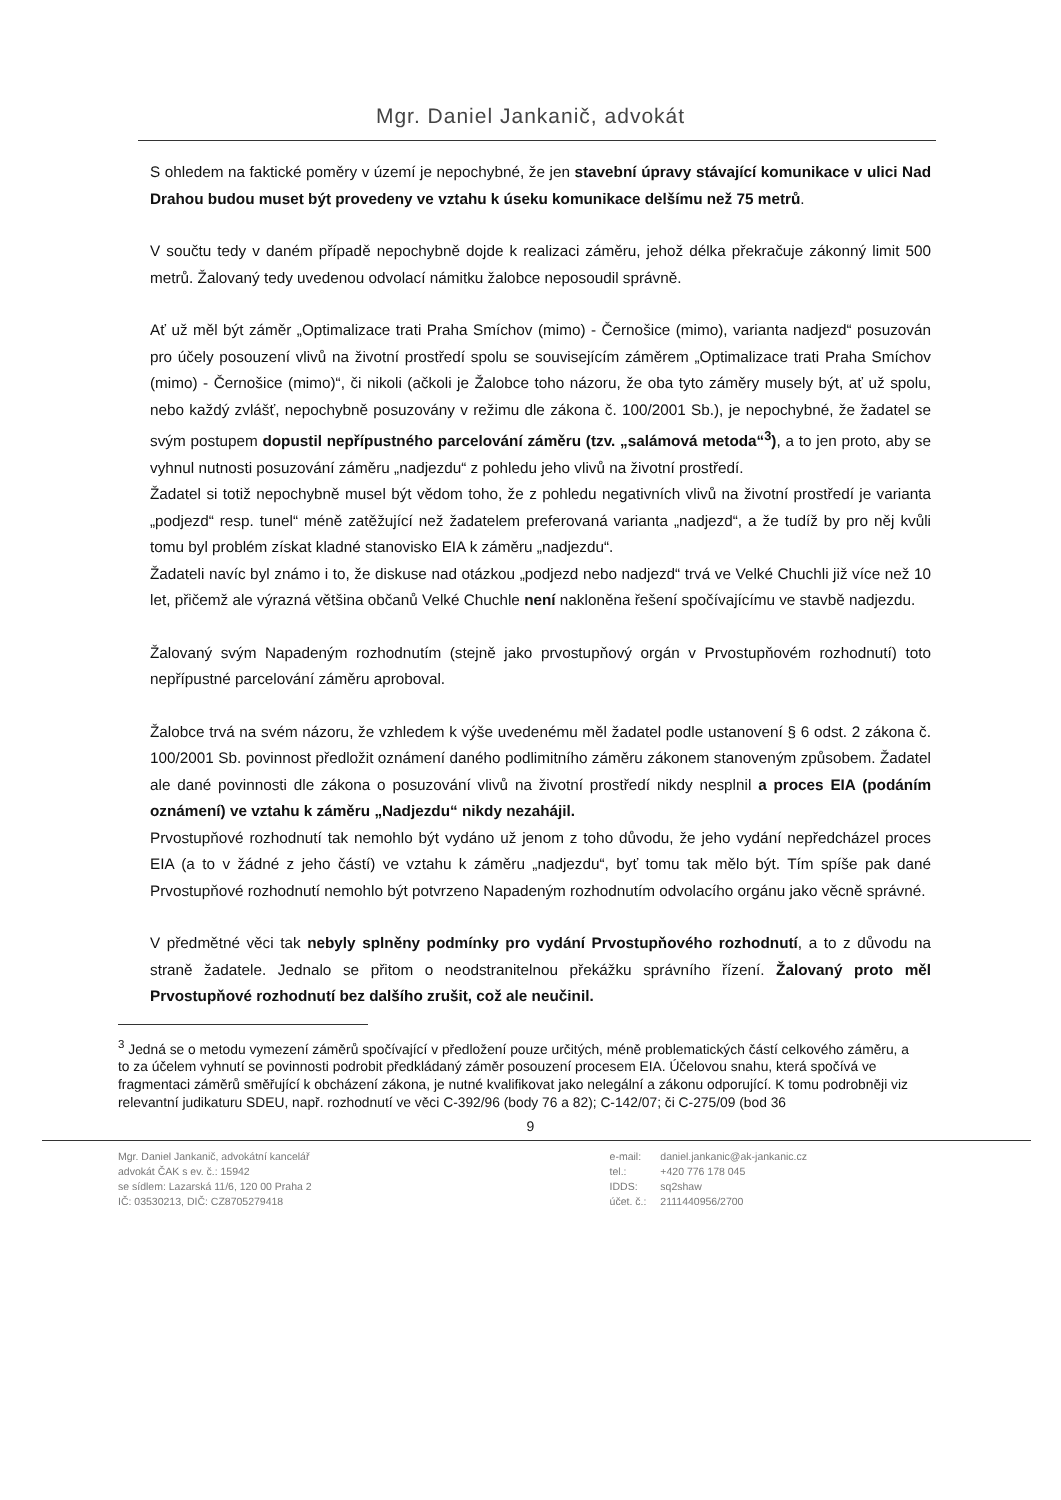Mgr. Daniel Jankanič, advokát
S ohledem na faktické poměry v území je nepochybné, že jen stavební úpravy stávající komunikace v ulici Nad Drahou budou muset být provedeny ve vztahu k úseku komunikace delšímu než 75 metrů.
V součtu tedy v daném případě nepochybně dojde k realizaci záměru, jehož délka překračuje zákonný limit 500 metrů. Žalovaný tedy uvedenou odvolací námitku žalobce neposoudil správně.
Ať už měl být záměr „Optimalizace trati Praha Smíchov (mimo) - Černošice (mimo), varianta nadjezd“ posuzován pro účely posouzení vlivů na životní prostředí spolu se souvisejícím záměrem „Optimalizace trati Praha Smíchov (mimo) - Černošice (mimo)“, či nikoli (ačkoli je Žalobce toho názoru, že oba tyto záměry musely být, ať už spolu, nebo každý zvlášť, nepochybně posuzovány v režimu dle zákona č. 100/2001 Sb.), je nepochybné, že žadatel se svým postupem dopustil nepřípustného parcelování záměru (tzv. „salámová metoda“<sup>3</sup>), a to jen proto, aby se vyhnul nutnosti posuzování záměru „nadjezdu“ z pohledu jeho vlivů na životní prostředí.
Žadatel si totiž nepochybně musel být vědom toho, že z pohledu negativních vlivů na životní prostředí je varianta „podjezd“ resp. tunel“ méně zatěžující než žadatelem preferovaná varianta „nadjezd“, a že tudíž by pro něj kvůli tomu byl problém získat kladné stanovisko EIA k záměru „nadjezdu“.
Žadateli navíc byl známo i to, že diskuse nad otázkou „podjezd nebo nadjezd“ trvá ve Velké Chuchli již více než 10 let, přičemž ale výrazná většina občanů Velké Chuchle není nakloněna řešení spočívajícímu ve stavbě nadjezdu.
Žalovaný svým Napadeným rozhodnutím (stejně jako prvostupňový orgán v Prvostupňovém rozhodnutí) toto nepřípustné parcelování záměru aproboval.
Žalobce trvá na svém názoru, že vzhledem k výše uvedenému měl žadatel podle ustanovení § 6 odst. 2 zákona č. 100/2001 Sb. povinnost předložit oznámení daného podlimitního záměru zákonem stanoveným způsobem. Žadatel ale dané povinnosti dle zákona o posuzování vlivů na životní prostředí nikdy nesplnil a proces EIA (podáním oznámení) ve vztahu k záměru „Nadjezdu“ nikdy nezahájil.
Prvostupňové rozhodnutí tak nemohlo být vydáno už jenom z toho důvodu, že jeho vydání nepředcházel proces EIA (a to v žádné z jeho částí) ve vztahu k záměru „nadjezdu“, byť tomu tak mělo být. Tím spíše pak dané Prvostupňové rozhodnutí nemohlo být potvrzeno Napadeným rozhodnutím odvolacího orgánu jako věcně správné.
V předmětné věci tak nebyly splněny podmínky pro vydání Prvostupňového rozhodnutí, a to z důvodu na straně žadatele. Jednalo se přitom o neodstranitelnou překážku správního řízení. Žalovaný proto měl Prvostupňové rozhodnutí bez dalšího zrušit, což ale neučinil.
<sup>3</sup> Jedná se o metodu vymezení záměrů spočívající v předložení pouze určitých, méně problematických částí celkového záměru, a to za účelem vyhnutí se povinnosti podrobit předkládaný záměr posouzení procesem EIA. Účelovou snahu, která spočívá ve fragmentaci záměrů směřující k obcházení zákona, je nutné kvalifikovat jako nelegální a zákonu odporující. K tomu podrobněji viz relevantní judikaturu SDEU, např. rozhodnutí ve věci C-392/96 (body 76 a 82); C-142/07; či C-275/09 (bod 36
9
Mgr. Daniel Jankanič, advokátní kancelář
advokát ČAK s ev. č.: 15942
se sídlem: Lazarská 11/6, 120 00 Praha 2
IČ: 03530213, DIČ: CZ8705279418
| e-mail: | daniel.jankanic@ak-jankanic.cz |
| tel.: | +420 776 178 045 |
| IDDS: | sq2shaw |
| účet. č.: | 2111440956/2700 |